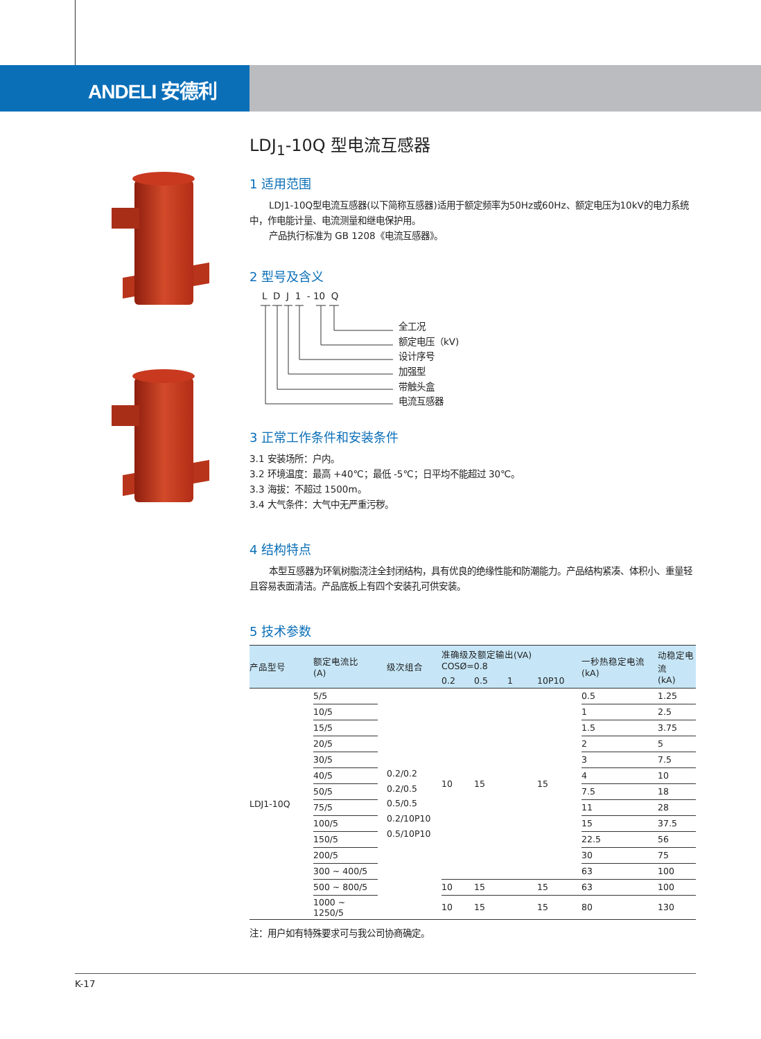ANDELI 安德利
LDJ<sub>1</sub>-10Q 型电流互感器
1 适用范围
LDJ1-10Q型电流互感器(以下简称互感器)适用于额定频率为50Hz或60Hz、额定电压为10kV的电力系统中，作电能计量、电流测量和继电保护用。
产品执行标准为 GB 1208《电流互感器》。
2 型号及含义
L D J 1 - 10 Q
全工况
额定电压（kV)
设计序号
加强型
带触头盒
电流互感器
3 正常工作条件和安装条件
3.1 安装场所：户内。
3.2 环境温度：最高 +40℃；最低 -5℃；日平均不能超过 30℃。
3.3 海拔：不超过 1500m。
3.4 大气条件：大气中无严重污秽。
4 结构特点
本型互感器为环氧树脂浇注全封闭结构，具有优良的绝缘性能和防潮能力。产品结构紧凑、体积小、重量轻且容易表面清洁。产品底板上有四个安装孔可供安装。
5 技术参数
| 产品型号 | 额定电流比 (A) | 级次组合 | 准确级及额定输出(VA) COSØ=0.8 | | | | 一秒热稳定电流 (kA) | 动稳定电流 (kA) |
| --- | --- | --- | --- | --- | --- | --- | --- | --- |
| | | | 0.2 | 0.5 | 1 | 10P10 | | |
| LDJ1-10Q | 5/5 | 0.2/0.2 0.2/0.5 0.5/0.5 0.2/10P10 0.5/10P10 | 10 | 15 | | 15 | 0.5 | 1.25 |
| | 10/5 | | | | | | 1 | 2.5 |
| | 15/5 | | | | | | 1.5 | 3.75 |
| | 20/5 | | | | | | 2 | 5 |
| | 30/5 | | | | | | 3 | 7.5 |
| | 40/5 | | | | | | 4 | 10 |
| | 50/5 | | | | | | 7.5 | 18 |
| | 75/5 | | | | | | 11 | 28 |
| | 100/5 | | | | | | 15 | 37.5 |
| | 150/5 | | | | | | 22.5 | 56 |
| | 200/5 | | | | | | 30 | 75 |
| | 300 ~ 400/5 | | | | | | 63 | 100 |
| | 500 ~ 800/5 | | 10 | 15 | | 15 | 63 | 100 |
| | 1000 ~ 1250/5 | | 10 | 15 | | 15 | 80 | 130 |
注：用户如有特殊要求可与我公司协商确定。
K-17